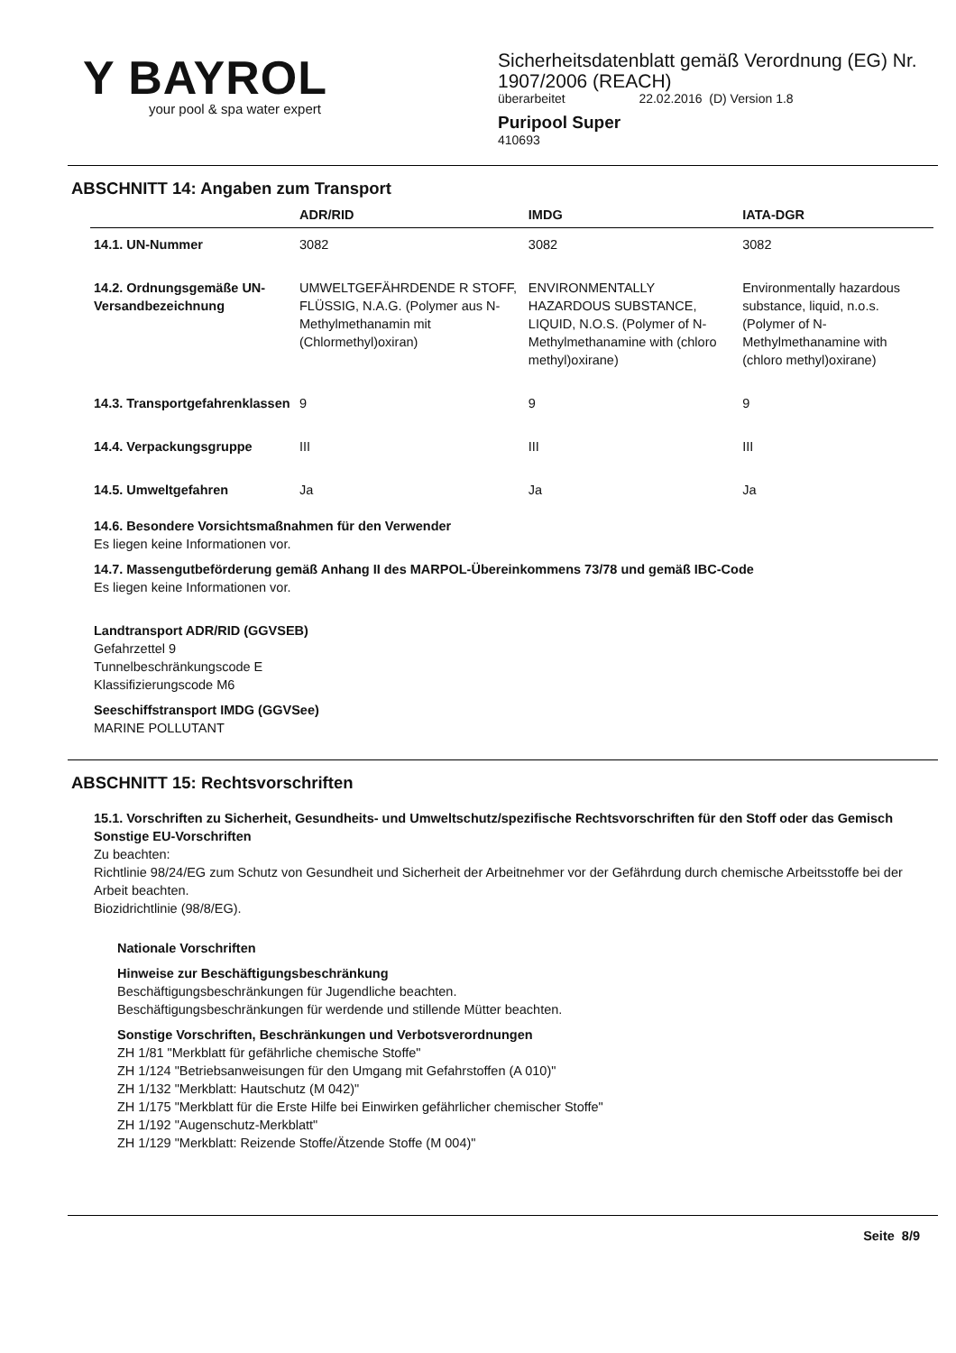Y BAYROL
your pool & spa water expert
Sicherheitsdatenblatt gemäß Verordnung (EG) Nr.
1907/2006 (REACH)
überarbeitet 22.02.2016 (D) Version 1.8
Puripool Super
410693
ABSCHNITT 14: Angaben zum Transport
| | ADR/RID | IMDG | IATA-DGR |
| --- | --- | --- | --- |
| 14.1. UN-Nummer | 3082 | 3082 | 3082 |
| 14.2. Ordnungsgemäße UN-Versandbezeichnung | UMWELTGEFÄHRDENDE R STOFF, FLÜSSIG, N.A.G. (Polymer aus N-Methylmethanamin mit (Chlormethyl)oxiran) | ENVIRONMENTALLY HAZARDOUS SUBSTANCE, LIQUID, N.O.S. (Polymer of N-Methylmethanamine with (chloro methyl)oxirane) | Environmentally hazardous substance, liquid, n.o.s. (Polymer of N-Methylmethanamine with (chloro methyl)oxirane) |
| 14.3. Transportgefahrenklassen | 9 | 9 | 9 |
| 14.4. Verpackungsgruppe | III | III | III |
| 14.5. Umweltgefahren | Ja | Ja | Ja |
14.6. Besondere Vorsichtsmaßnahmen für den Verwender
Es liegen keine Informationen vor.
14.7. Massengutbeförderung gemäß Anhang II des MARPOL-Übereinkommens 73/78 und gemäß IBC-Code
Es liegen keine Informationen vor.
Landtransport ADR/RID (GGVSEB)
Gefahrzettel 9
Tunnelbeschränkungscode E
Klassifizierungscode M6
Seeschiffstransport IMDG (GGVSee)
MARINE POLLUTANT
ABSCHNITT 15: Rechtsvorschriften
15.1. Vorschriften zu Sicherheit, Gesundheits- und Umweltschutz/spezifische Rechtsvorschriften für den Stoff oder das Gemisch
Sonstige EU-Vorschriften
Zu beachten:
Richtlinie 98/24/EG zum Schutz von Gesundheit und Sicherheit der Arbeitnehmer vor der Gefährdung durch chemische Arbeitsstoffe bei der Arbeit beachten.
Biozidrichtlinie (98/8/EG).
Nationale Vorschriften
Hinweise zur Beschäftigungsbeschränkung
Beschäftigungsbeschränkungen für Jugendliche beachten.
Beschäftigungsbeschränkungen für werdende und stillende Mütter beachten.
Sonstige Vorschriften, Beschränkungen und Verbotsverordnungen
ZH 1/81 "Merkblatt für gefährliche chemische Stoffe"
ZH 1/124 "Betriebsanweisungen für den Umgang mit Gefahrstoffen (A 010)"
ZH 1/132 "Merkblatt: Hautschutz (M 042)"
ZH 1/175 "Merkblatt für die Erste Hilfe bei Einwirken gefährlicher chemischer Stoffe"
ZH 1/192 "Augenschutz-Merkblatt"
ZH 1/129 "Merkblatt: Reizende Stoffe/Ätzende Stoffe (M 004)"
Seite 8/9